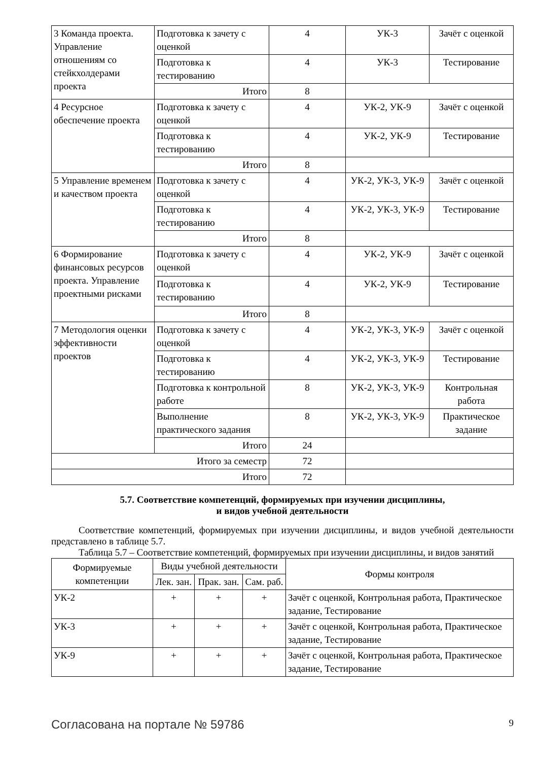| 3 Команда проекта. Управление отношениям со стейкхолдерами проекта | Подготовка к зачету с оценкой | 4 | УК-3 | Зачёт с оценкой |
| | Подготовка к тестированию | 4 | УК-3 | Тестирование |
| | Итого | 8 | | |
| 4 Ресурсное обеспечение проекта | Подготовка к зачету с оценкой | 4 | УК-2, УК-9 | Зачёт с оценкой |
| | Подготовка к тестированию | 4 | УК-2, УК-9 | Тестирование |
| | Итого | 8 | | |
| 5 Управление временем и качеством проекта | Подготовка к зачету с оценкой | 4 | УК-2, УК-3, УК-9 | Зачёт с оценкой |
| | Подготовка к тестированию | 4 | УК-2, УК-3, УК-9 | Тестирование |
| | Итого | 8 | | |
| 6 Формирование финансовых ресурсов проекта. Управление проектными рисками | Подготовка к зачету с оценкой | 4 | УК-2, УК-9 | Зачёт с оценкой |
| | Подготовка к тестированию | 4 | УК-2, УК-9 | Тестирование |
| | Итого | 8 | | |
| 7 Методология оценки эффективности проектов | Подготовка к зачету с оценкой | 4 | УК-2, УК-3, УК-9 | Зачёт с оценкой |
| | Подготовка к тестированию | 4 | УК-2, УК-3, УК-9 | Тестирование |
| | Подготовка к контрольной работе | 8 | УК-2, УК-3, УК-9 | Контрольная работа |
| | Выполнение практического задания | 8 | УК-2, УК-3, УК-9 | Практическое задание |
| | Итого | 24 | | |
| Итого за семестр | | 72 | | |
| Итого | | 72 | | |
5.7. Соответствие компетенций, формируемых при изучении дисциплины,
и видов учебной деятельности
Соответствие компетенций, формируемых при изучении дисциплины, и видов учебной деятельности представлено в таблице 5.7.
Таблица 5.7 – Соответствие компетенций, формируемых при изучении дисциплины, и видов занятий
| Формируемые компетенции | Виды учебной деятельности | | | Формы контроля |
| --- | --- | --- | --- | --- |
| | Лек. зан. | Прак. зан. | Сам. раб. | |
| УК-2 | + | + | + | Зачёт с оценкой, Контрольная работа, Практическое задание, Тестирование |
| УК-3 | + | + | + | Зачёт с оценкой, Контрольная работа, Практическое задание, Тестирование |
| УК-9 | + | + | + | Зачёт с оценкой, Контрольная работа, Практическое задание, Тестирование |
Согласована на портале № 59786 9